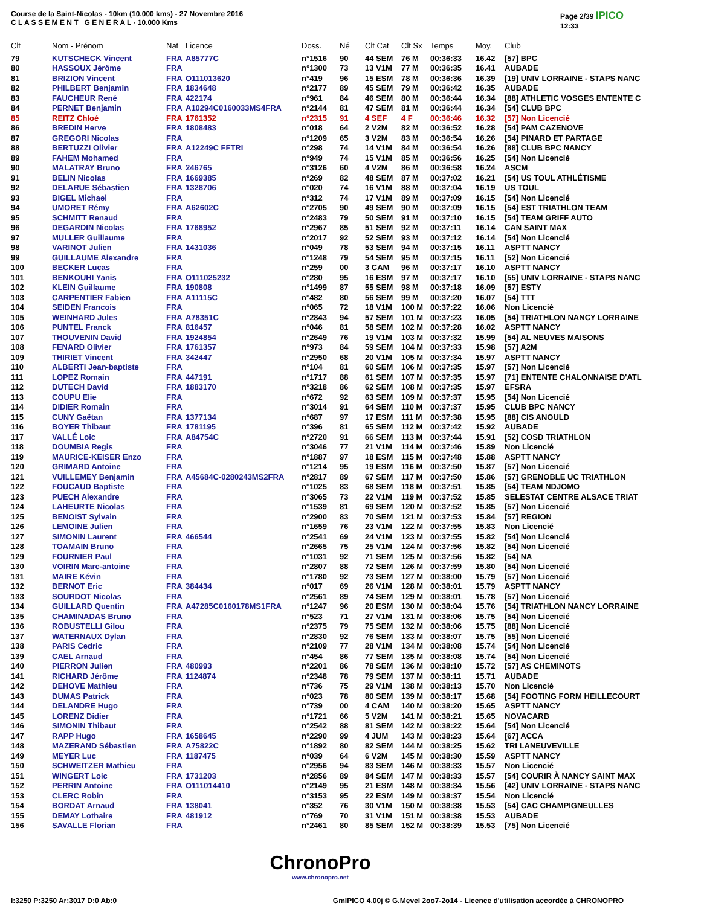Course de la Saint-Nicolas - 10km (10.000 kms) - 27 Novembre 2016
C L A S S E M E N T G E N E R A L - 10.000 Kms
Page 2/39 IPICO
12:33
| Clt | Nom - Prénom | Nat | Licence | Doss. | Né | Clt Cat | Clt Sx | Temps | Moy. | Club |
| --- | --- | --- | --- | --- | --- | --- | --- | --- | --- | --- |
| 79 | KUTSCHECK Vincent | FRA | A85777C | n°1516 | 90 | 44 SEM | 76 M | 00:36:33 | 16.42 | [57] BPC |
| 80 | HASSOUX Jérôme | FRA | | n°1300 | 73 | 13 V1M | 77 M | 00:36:35 | 16.41 | AUBADE |
| 81 | BRIZION Vincent | FRA | O111013620 | n°419 | 96 | 15 ESM | 78 M | 00:36:36 | 16.39 | [19] UNIV LORRAINE - STAPS NANC |
| 82 | PHILBERT Benjamin | FRA | 1834648 | n°2177 | 89 | 45 SEM | 79 M | 00:36:42 | 16.35 | AUBADE |
| 83 | FAUCHEUR René | FRA | 422174 | n°961 | 84 | 46 SEM | 80 M | 00:36:44 | 16.34 | [88] ATHLETIC VOSGES ENTENTE C |
| 84 | PERNET Benjamin | FRA | A10294C0160033MS4FRA | n°2144 | 81 | 47 SEM | 81 M | 00:36:44 | 16.34 | [54] CLUB BPC |
| 85 | REITZ Chloé | FRA | 1761352 | n°2315 | 91 | 4 SEF | 4 F | 00:36:46 | 16.32 | [57] Non Licencié |
| 86 | BREDIN Herve | FRA | 1808483 | n°018 | 64 | 2 V2M | 82 M | 00:36:52 | 16.28 | [54] PAM CAZENOVE |
| 87 | GREGORI Nicolas | FRA | | n°1209 | 65 | 3 V2M | 83 M | 00:36:54 | 16.26 | [54] PINARD ET PARTAGE |
| 88 | BERTUZZI Olivier | FRA | A12249C FFTRI | n°298 | 74 | 14 V1M | 84 M | 00:36:54 | 16.26 | [88] CLUB BPC NANCY |
| 89 | FAHEM Mohamed | FRA | | n°949 | 74 | 15 V1M | 85 M | 00:36:56 | 16.25 | [54] Non Licencié |
| 90 | MALATRAY Bruno | FRA | 246765 | n°3126 | 60 | 4 V2M | 86 M | 00:36:58 | 16.24 | ASCM |
| 91 | BELIN Nicolas | FRA | 1669385 | n°269 | 82 | 48 SEM | 87 M | 00:37:02 | 16.21 | [54] US TOUL ATHLÉTISME |
| 92 | DELARUE Sébastien | FRA | 1328706 | n°020 | 74 | 16 V1M | 88 M | 00:37:04 | 16.19 | US TOUL |
| 93 | BIGEL Michael | FRA | | n°312 | 74 | 17 V1M | 89 M | 00:37:09 | 16.15 | [54] Non Licencié |
| 94 | UMORET Rémy | FRA | A62602C | n°2705 | 90 | 49 SEM | 90 M | 00:37:09 | 16.15 | [54] EST TRIATHLON TEAM |
| 95 | SCHMITT Renaud | FRA | | n°2483 | 79 | 50 SEM | 91 M | 00:37:10 | 16.15 | [54] TEAM GRIFF AUTO |
| 96 | DEGARDIN Nicolas | FRA | 1768952 | n°2967 | 85 | 51 SEM | 92 M | 00:37:11 | 16.14 | CAN SAINT MAX |
| 97 | MULLER Guillaume | FRA | | n°2017 | 92 | 52 SEM | 93 M | 00:37:12 | 16.14 | [54] Non Licencié |
| 98 | VARINOT Julien | FRA | 1431036 | n°049 | 78 | 53 SEM | 94 M | 00:37:15 | 16.11 | ASPTT NANCY |
| 99 | GUILLAUME Alexandre | FRA | | n°1248 | 79 | 54 SEM | 95 M | 00:37:15 | 16.11 | [52] Non Licencié |
| 100 | BECKER Lucas | FRA | | n°259 | 00 | 3 CAM | 96 M | 00:37:17 | 16.10 | ASPTT NANCY |
| 101 | BENKOUHI Yanis | FRA | O111025232 | n°280 | 95 | 16 ESM | 97 M | 00:37:17 | 16.10 | [55] UNIV LORRAINE - STAPS NANC |
| 102 | KLEIN Guillaume | FRA | 190808 | n°1499 | 87 | 55 SEM | 98 M | 00:37:18 | 16.09 | [57] ESTY |
| 103 | CARPENTIER Fabien | FRA | A11115C | n°482 | 80 | 56 SEM | 99 M | 00:37:20 | 16.07 | [54] TTT |
| 104 | SEIDEN Francois | FRA | | n°065 | 72 | 18 V1M | 100 M | 00:37:22 | 16.06 | Non Licencié |
| 105 | WEINHARD Jules | FRA | A78351C | n°2843 | 94 | 57 SEM | 101 M | 00:37:23 | 16.05 | [54] TRIATHLON NANCY LORRAINE |
| 106 | PUNTEL Franck | FRA | 816457 | n°046 | 81 | 58 SEM | 102 M | 00:37:28 | 16.02 | ASPTT NANCY |
| 107 | THOUVENIN David | FRA | 1924854 | n°2649 | 76 | 19 V1M | 103 M | 00:37:32 | 15.99 | [54] AL NEUVES MAISONS |
| 108 | FENARD Olivier | FRA | 1761357 | n°973 | 84 | 59 SEM | 104 M | 00:37:33 | 15.98 | [57] A2M |
| 109 | THIRIET Vincent | FRA | 342447 | n°2950 | 68 | 20 V1M | 105 M | 00:37:34 | 15.97 | ASPTT NANCY |
| 110 | ALBERTI Jean-baptiste | FRA | | n°104 | 81 | 60 SEM | 106 M | 00:37:35 | 15.97 | [57] Non Licencié |
| 111 | LOPEZ Romain | FRA | 447191 | n°1717 | 88 | 61 SEM | 107 M | 00:37:35 | 15.97 | [71] ENTENTE CHALONNAISE D'ATL |
| 112 | DUTECH David | FRA | 1883170 | n°3218 | 86 | 62 SEM | 108 M | 00:37:35 | 15.97 | EFSRA |
| 113 | COUPU Elie | FRA | | n°672 | 92 | 63 SEM | 109 M | 00:37:37 | 15.95 | [54] Non Licencié |
| 114 | DIDIER Romain | FRA | | n°3014 | 91 | 64 SEM | 110 M | 00:37:37 | 15.95 | CLUB BPC NANCY |
| 115 | CUNY Gaëtan | FRA | 1377134 | n°687 | 97 | 17 ESM | 111 M | 00:37:38 | 15.95 | [88] CIS ANOULD |
| 116 | BOYER Thibaut | FRA | 1781195 | n°396 | 81 | 65 SEM | 112 M | 00:37:42 | 15.92 | AUBADE |
| 117 | VALLÉ Loic | FRA | A84754C | n°2720 | 91 | 66 SEM | 113 M | 00:37:44 | 15.91 | [52] COSD TRIATHLON |
| 118 | DOUMBIA Regis | FRA | | n°3046 | 77 | 21 V1M | 114 M | 00:37:46 | 15.89 | Non Licencié |
| 119 | MAURICE-KEISER Enzo | FRA | | n°1887 | 97 | 18 ESM | 115 M | 00:37:48 | 15.88 | ASPTT NANCY |
| 120 | GRIMARD Antoine | FRA | | n°1214 | 95 | 19 ESM | 116 M | 00:37:50 | 15.87 | [57] Non Licencié |
| 121 | VUILLEMEY Benjamin | FRA | A45684C-0280243MS2FRA | n°2817 | 89 | 67 SEM | 117 M | 00:37:50 | 15.86 | [57] GRENOBLE UC TRIATHLON |
| 122 | FOUCAUD Baptiste | FRA | | n°1025 | 83 | 68 SEM | 118 M | 00:37:51 | 15.85 | [54] TEAM NDJOMO |
| 123 | PUECH Alexandre | FRA | | n°3065 | 73 | 22 V1M | 119 M | 00:37:52 | 15.85 | SELESTAT CENTRE ALSACE TRIAT |
| 124 | LAHEURTE Nicolas | FRA | | n°1539 | 81 | 69 SEM | 120 M | 00:37:52 | 15.85 | [57] Non Licencié |
| 125 | BENOIST Sylvain | FRA | | n°2900 | 83 | 70 SEM | 121 M | 00:37:53 | 15.84 | [57] REGION |
| 126 | LEMOINE Julien | FRA | | n°1659 | 76 | 23 V1M | 122 M | 00:37:55 | 15.83 | Non Licencié |
| 127 | SIMONIN Laurent | FRA | 466544 | n°2541 | 69 | 24 V1M | 123 M | 00:37:55 | 15.82 | [54] Non Licencié |
| 128 | TOAMAIN Bruno | FRA | | n°2665 | 75 | 25 V1M | 124 M | 00:37:56 | 15.82 | [54] Non Licencié |
| 129 | FOURNIER Paul | FRA | | n°1031 | 92 | 71 SEM | 125 M | 00:37:56 | 15.82 | [54] NA |
| 130 | VOIRIN Marc-antoine | FRA | | n°2807 | 88 | 72 SEM | 126 M | 00:37:59 | 15.80 | [54] Non Licencié |
| 131 | MAIRE Kévin | FRA | | n°1780 | 92 | 73 SEM | 127 M | 00:38:00 | 15.79 | [57] Non Licencié |
| 132 | BERNOT Eric | FRA | 384434 | n°017 | 69 | 26 V1M | 128 M | 00:38:01 | 15.79 | ASPTT NANCY |
| 133 | SOURDOT Nicolas | FRA | | n°2561 | 89 | 74 SEM | 129 M | 00:38:01 | 15.78 | [57] Non Licencié |
| 134 | GUILLARD Quentin | FRA | A47285C0160178MS1FRA | n°1247 | 96 | 20 ESM | 130 M | 00:38:04 | 15.76 | [54] TRIATHLON NANCY LORRAINE |
| 135 | CHAMINADAS Bruno | FRA | | n°523 | 71 | 27 V1M | 131 M | 00:38:06 | 15.75 | [54] Non Licencié |
| 136 | ROBUSTELLI Gilou | FRA | | n°2375 | 79 | 75 SEM | 132 M | 00:38:06 | 15.75 | [88] Non Licencié |
| 137 | WATERNAUX Dylan | FRA | | n°2830 | 92 | 76 SEM | 133 M | 00:38:07 | 15.75 | [55] Non Licencié |
| 138 | PARIS Cedric | FRA | | n°2109 | 77 | 28 V1M | 134 M | 00:38:08 | 15.74 | [54] Non Licencié |
| 139 | CAEL Arnaud | FRA | | n°454 | 86 | 77 SEM | 135 M | 00:38:08 | 15.74 | [54] Non Licencié |
| 140 | PIERRON Julien | FRA | 480993 | n°2201 | 86 | 78 SEM | 136 M | 00:38:10 | 15.72 | [57] AS CHEMINOTS |
| 141 | RICHARD Jérôme | FRA | 1124874 | n°2348 | 78 | 79 SEM | 137 M | 00:38:11 | 15.71 | AUBADE |
| 142 | DEHOVE Mathieu | FRA | | n°736 | 75 | 29 V1M | 138 M | 00:38:13 | 15.70 | Non Licencié |
| 143 | DUMAS Patrick | FRA | | n°023 | 78 | 80 SEM | 139 M | 00:38:17 | 15.68 | [54] FOOTING FORM HEILLECOURT |
| 144 | DELANDRE Hugo | FRA | | n°739 | 00 | 4 CAM | 140 M | 00:38:20 | 15.65 | ASPTT NANCY |
| 145 | LORENZ Didier | FRA | | n°1721 | 66 | 5 V2M | 141 M | 00:38:21 | 15.65 | NOVACARB |
| 146 | SIMONIN Thibaut | FRA | | n°2542 | 88 | 81 SEM | 142 M | 00:38:22 | 15.64 | [54] Non Licencié |
| 147 | RAPP Hugo | FRA | 1658645 | n°2290 | 99 | 4 JUM | 143 M | 00:38:23 | 15.64 | [67] ACCA |
| 148 | MAZERAND Sébastien | FRA | A75822C | n°1892 | 80 | 82 SEM | 144 M | 00:38:25 | 15.62 | TRI LANEUVEVILLE |
| 149 | MEYER Luc | FRA | 1187475 | n°039 | 64 | 6 V2M | 145 M | 00:38:30 | 15.59 | ASPTT NANCY |
| 150 | SCHWEITZER Mathieu | FRA | | n°2956 | 94 | 83 SEM | 146 M | 00:38:33 | 15.57 | Non Licencié |
| 151 | WINGERT Loic | FRA | 1731203 | n°2856 | 89 | 84 SEM | 147 M | 00:38:33 | 15.57 | [54] COURIR À NANCY SAINT MAX |
| 152 | PERRIN Antoine | FRA | O111014410 | n°2149 | 95 | 21 ESM | 148 M | 00:38:34 | 15.56 | [42] UNIV LORRAINE - STAPS NANC |
| 153 | CLERC Robin | FRA | | n°3153 | 95 | 22 ESM | 149 M | 00:38:37 | 15.54 | Non Licencié |
| 154 | BORDAT Arnaud | FRA | 138041 | n°352 | 76 | 30 V1M | 150 M | 00:38:38 | 15.53 | [54] CAC CHAMPIGNEULLES |
| 155 | DEMAY Lothaire | FRA | 481912 | n°769 | 70 | 31 V1M | 151 M | 00:38:38 | 15.53 | AUBADE |
| 156 | SAVALLE Florian | FRA | | n°2461 | 80 | 85 SEM | 152 M | 00:38:39 | 15.53 | [75] Non Licencié |
ChronoPro
www.chronopro.net
I:3250 P:3250 Ar:3017 D:0 Ab:0 GmIPICO 4.00j © G.Mevel 2oo7-2o14 - Licence d'utilisation accordée à CHRONOPRO